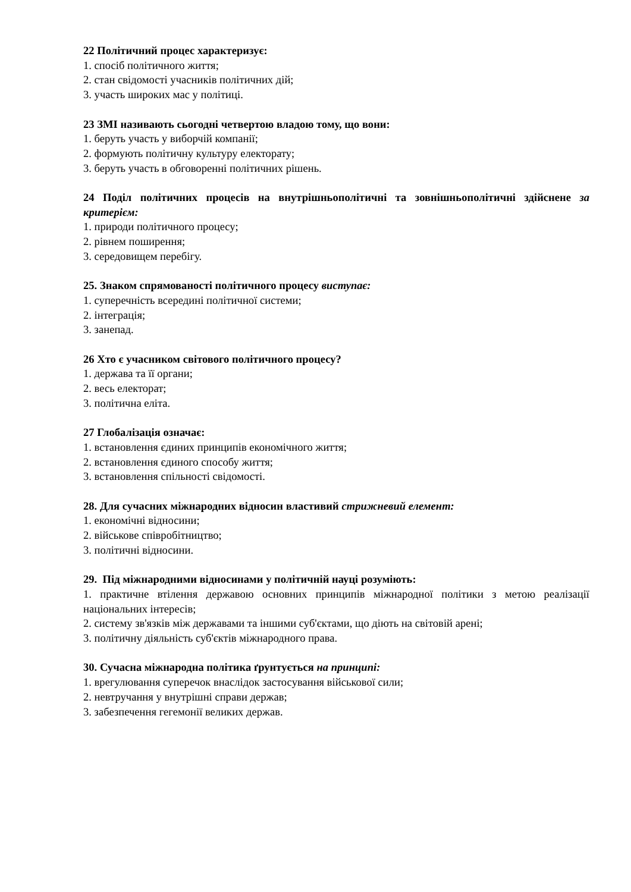22 Політичний процес характеризує:
1. спосіб політичного життя;
2. стан свідомості учасників політичних дій;
3. участь широких мас у політиці.
23 ЗМІ називають сьогодні четвертою владою тому, що вони:
1. беруть участь у виборчій компанії;
2. формують політичну культуру електорату;
3. беруть участь в обговоренні політичних рішень.
24 Поділ політичних процесів на внутрішньополітичні та зовнішньополітичні здійснене за критерієм:
1. природи політичного процесу;
2. рівнем поширення;
3. середовищем перебігу.
25. Знаком спрямованості політичного процесу виступає:
1. суперечність всередині політичної системи;
2. інтеграція;
3. занепад.
26 Хто є учасником світового політичного процесу?
1. держава та її органи;
2. весь електорат;
3. політична еліта.
27 Глобалізація означає:
1. встановлення єдиних принципів економічного життя;
2. встановлення єдиного способу життя;
3. встановлення спільності свідомості.
28. Для сучасних міжнародних відносин властивий стрижневий елемент:
1. економічні відносини;
2. військове співробітництво;
3. політичні відносини.
29. Під міжнародними відносинами у політичній науці розуміють:
1. практичне втілення державою основних принципів міжнародної політики з метою реалізації національних інтересів;
2. систему зв'язків між державами та іншими суб'єктами, що діють на світовій арені;
3. політичну діяльність суб'єктів міжнародного права.
30. Сучасна міжнародна політика ґрунтується на принципі:
1. врегулювання суперечок внаслідок застосування військової сили;
2. невтручання у внутрішні справи держав;
3. забезпечення гегемонії великих держав.